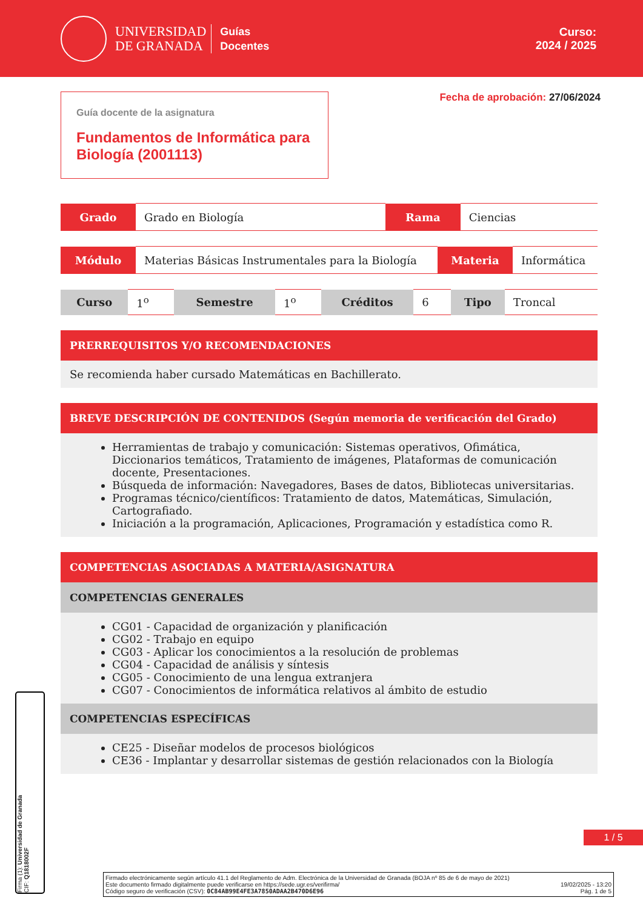UNIVERSIDAD
DE GRANADA
Guías
Docentes
Curso:
2024 / 2025
Guía docente de la asignatura
Fundamentos de Informática para Biología (2001113)
Fecha de aprobación: 27/06/2024
| Grado | Grado en Biología | Rama | Ciencias |
| Módulo | Materias Básicas Instrumentales para la Biología | Materia | Informática |
| Curso | 1<sup>o</sup> | Semestre | 1<sup>o</sup> | Créditos | 6 | Tipo | Troncal |
PRERREQUISITOS Y/O RECOMENDACIONES
Se recomienda haber cursado Matemáticas en Bachillerato.
BREVE DESCRIPCIÓN DE CONTENIDOS (Según memoria de verificación del Grado)
Herramientas de trabajo y comunicación: Sistemas operativos, Ofimática, Diccionarios temáticos, Tratamiento de imágenes, Plataformas de comunicación docente, Presentaciones.
Búsqueda de información: Navegadores, Bases de datos, Bibliotecas universitarias.
Programas técnico/científicos: Tratamiento de datos, Matemáticas, Simulación, Cartografiado.
Iniciación a la programación, Aplicaciones, Programación y estadística como R.
COMPETENCIAS ASOCIADAS A MATERIA/ASIGNATURA
COMPETENCIAS GENERALES
CG01 - Capacidad de organización y planificación
CG02 - Trabajo en equipo
CG03 - Aplicar los conocimientos a la resolución de problemas
CG04 - Capacidad de análisis y síntesis
CG05 - Conocimiento de una lengua extranjera
CG07 - Conocimientos de informática relativos al ámbito de estudio
COMPETENCIAS ESPECÍFICAS
CE25 - Diseñar modelos de procesos biológicos
CE36 - Implantar y desarrollar sistemas de gestión relacionados con la Biología
1 / 5
Firma (1): Universidad de Granada
CIF: Q1818002F
Firmado electrónicamente según artículo 41.1 del Reglamento de Adm. Electrónica de la Universidad de Granada (BOJA nº 85 de 6 de mayo de 2021)
Este documento firmado digitalmente puede verificarse en https://sede.ugr.es/verifirma/ 19/02/2025 - 13:20
Código seguro de verificación (CSV): 0C84AB99E4FE3A7850ADAA2B470D6E96 Pág. 1 de 5